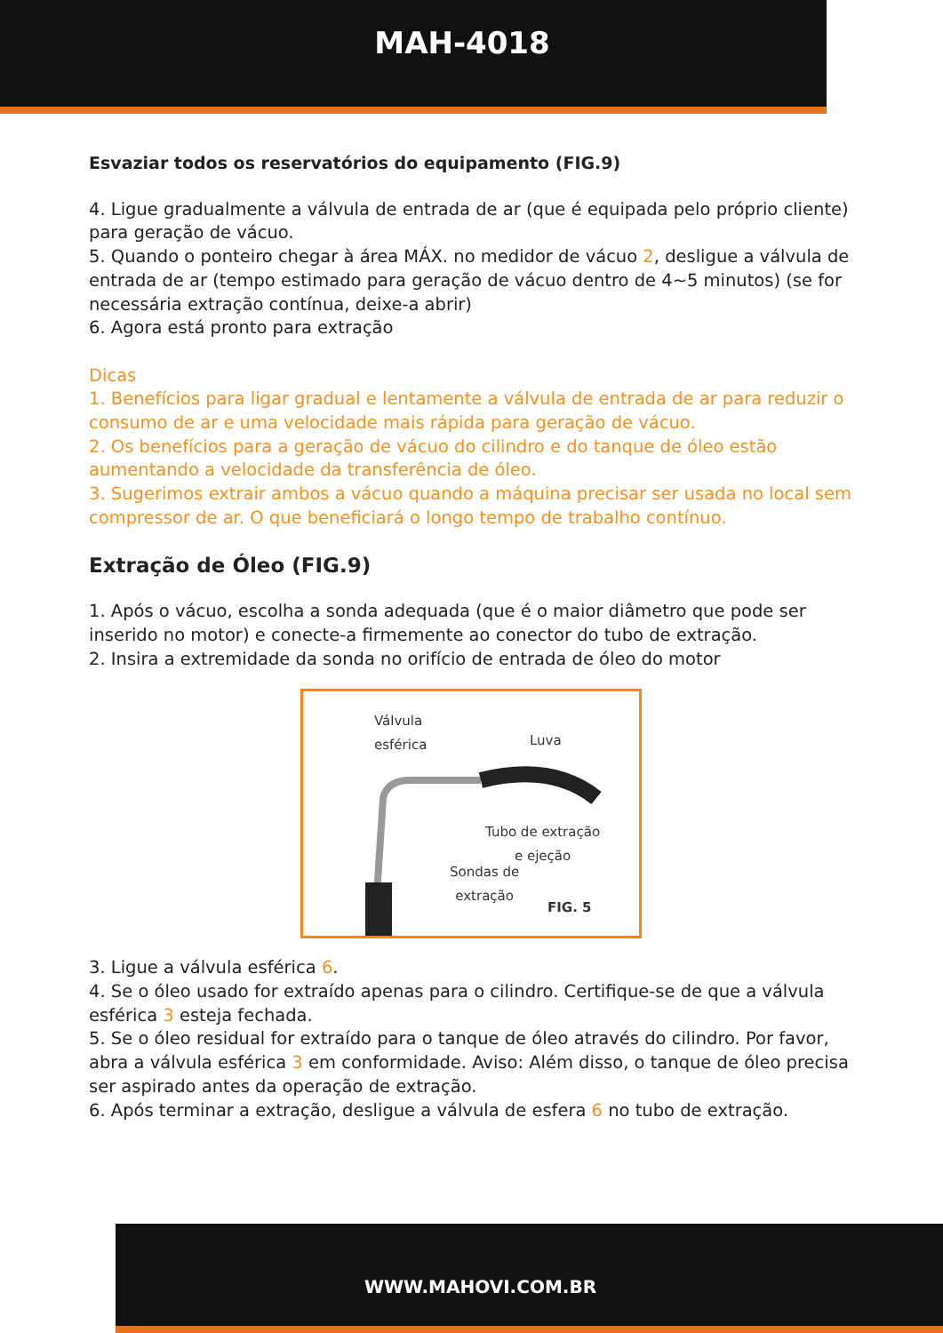MAH-4018
Esvaziar todos os reservatórios do equipamento (FIG.9)
4. Ligue gradualmente a válvula de entrada de ar (que é equipada pelo próprio cliente) para geração de vácuo.
5. Quando o ponteiro chegar à área MÁX. no medidor de vácuo 2, desligue a válvula de entrada de ar (tempo estimado para geração de vácuo dentro de 4~5 minutos) (se for necessária extração contínua, deixe-a abrir)
6. Agora está pronto para extração
Dicas
1. Benefícios para ligar gradual e lentamente a válvula de entrada de ar para reduzir o consumo de ar e uma velocidade mais rápida para geração de vácuo.
2. Os benefícios para a geração de vácuo do cilindro e do tanque de óleo estão aumentando a velocidade da transferência de óleo.
3. Sugerimos extrair ambos a vácuo quando a máquina precisar ser usada no local sem compressor de ar. O que beneficiará o longo tempo de trabalho contínuo.
Extração de Óleo (FIG.9)
1. Após o vácuo, escolha a sonda adequada (que é o maior diâmetro que pode ser inserido no motor) e conecte-a firmemente ao conector do tubo de extração.
2. Insira a extremidade da sonda no orifício de entrada de óleo do motor
Válvula
esférica Luva
Tubo de extração
e ejeção
Sondas de
extração
FIG. 5
3. Ligue a válvula esférica 6.
4. Se o óleo usado for extraído apenas para o cilindro. Certifique-se de que a válvula esférica 3 esteja fechada.
5. Se o óleo residual for extraído para o tanque de óleo através do cilindro. Por favor, abra a válvula esférica 3 em conformidade. Aviso: Além disso, o tanque de óleo precisa ser aspirado antes da operação de extração.
6. Após terminar a extração, desligue a válvula de esfera 6 no tubo de extração.
WWW.MAHOVI.COM.BR